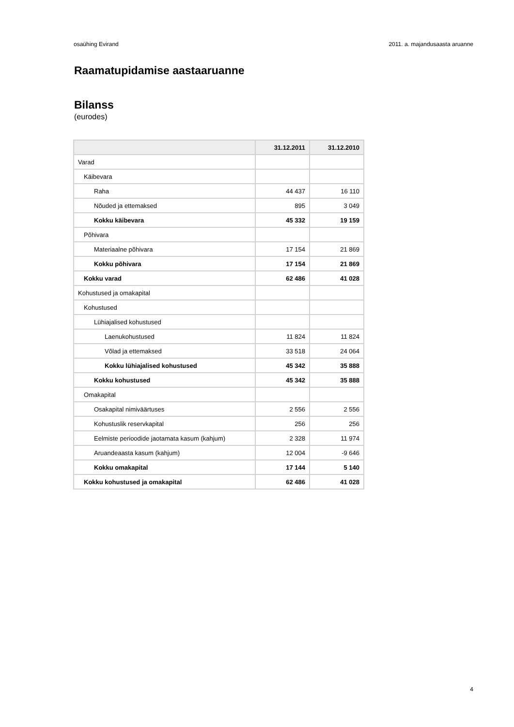osaühing Evirand 2011. a. majandusaasta aruanne
Raamatupidamise aastaaruanne
Bilanss
(eurodes)
| | 31.12.2011 | 31.12.2010 |
| --- | --- | --- |
| Varad | | |
| Käibevara | | |
| Raha | 44 437 | 16 110 |
| Nõuded ja ettemaksed | 895 | 3 049 |
| Kokku käibevara | 45 332 | 19 159 |
| Põhivara | | |
| Materiaalne põhivara | 17 154 | 21 869 |
| Kokku põhivara | 17 154 | 21 869 |
| Kokku varad | 62 486 | 41 028 |
| Kohustused ja omakapital | | |
| Kohustused | | |
| Lühiajalised kohustused | | |
| Laenukohustused | 11 824 | 11 824 |
| Võlad ja ettemaksed | 33 518 | 24 064 |
| Kokku lühiajalised kohustused | 45 342 | 35 888 |
| Kokku kohustused | 45 342 | 35 888 |
| Omakapital | | |
| Osakapital nimiväärtuses | 2 556 | 2 556 |
| Kohustuslik reservkapital | 256 | 256 |
| Eelmiste perioodide jaotamata kasum (kahjum) | 2 328 | 11 974 |
| Aruandeaasta kasum (kahjum) | 12 004 | -9 646 |
| Kokku omakapital | 17 144 | 5 140 |
| Kokku kohustused ja omakapital | 62 486 | 41 028 |
4